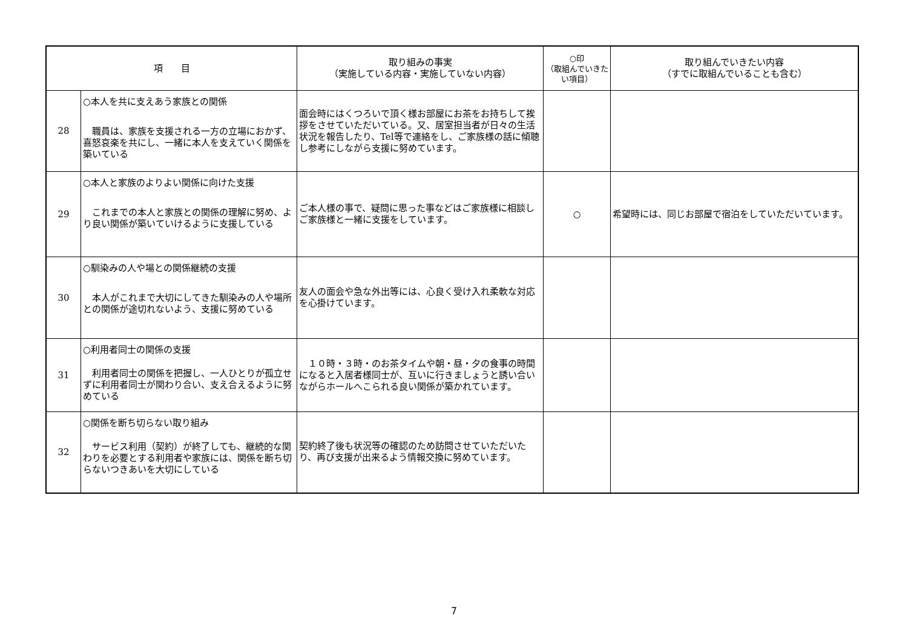| 項 目 | | 取り組みの事実 （実施している内容・実施していない内容） | ○印 （取組んでいきたい項目） | 取り組んでいきたい内容 （すでに取組んでいることも含む） |
| --- | --- | --- | --- | --- |
| 28 | ○本人を共に支えあう家族との関係 職員は、家族を支援される一方の立場におかず、喜怒哀楽を共にし、一緒に本人を支えていく関係を築いている | 面会時にはくつろいで頂く様お部屋にお茶をお持ちして挨拶をさせていただいている。又、居室担当者が日々の生活状況を報告したり、Tel等で連絡をし、ご家族様の話に傾聴し参考にしながら支援に努めています。 | | |
| 29 | ○本人と家族のよりよい関係に向けた支援 これまでの本人と家族との関係の理解に努め、より良い関係が築いていけるように支援している | ご本人様の事で、疑問に思った事などはご家族様に相談しご家族様と一緒に支援をしています。 | ○ | 希望時には、同じお部屋で宿泊をしていただいています。 |
| 30 | ○馴染みの人や場との関係継続の支援 本人がこれまで大切にしてきた馴染みの人や場所との関係が途切れないよう、支援に努めている | 友人の面会や急な外出等には、心良く受け入れ柔軟な対応を心掛けています。 | | |
| 31 | ○利用者同士の関係の支援 利用者同士の関係を把握し、一人ひとりが孤立せずに利用者同士が関わり合い、支え合えるように努めている | １０時・３時・のお茶タイムや朝・昼・夕の食事の時間になると入居者様同士が、互いに行きましょうと誘い合いながらホールへこられる良い関係が築かれています。 | | |
| 32 | ○関係を断ち切らない取り組み サービス利用（契約）が終了しても、継続的な関わりを必要とする利用者や家族には、関係を断ち切らないつきあいを大切にしている | 契約終了後も状況等の確認のため訪問させていただいたり、再び支援が出来るよう情報交換に努めています。 | | |
7